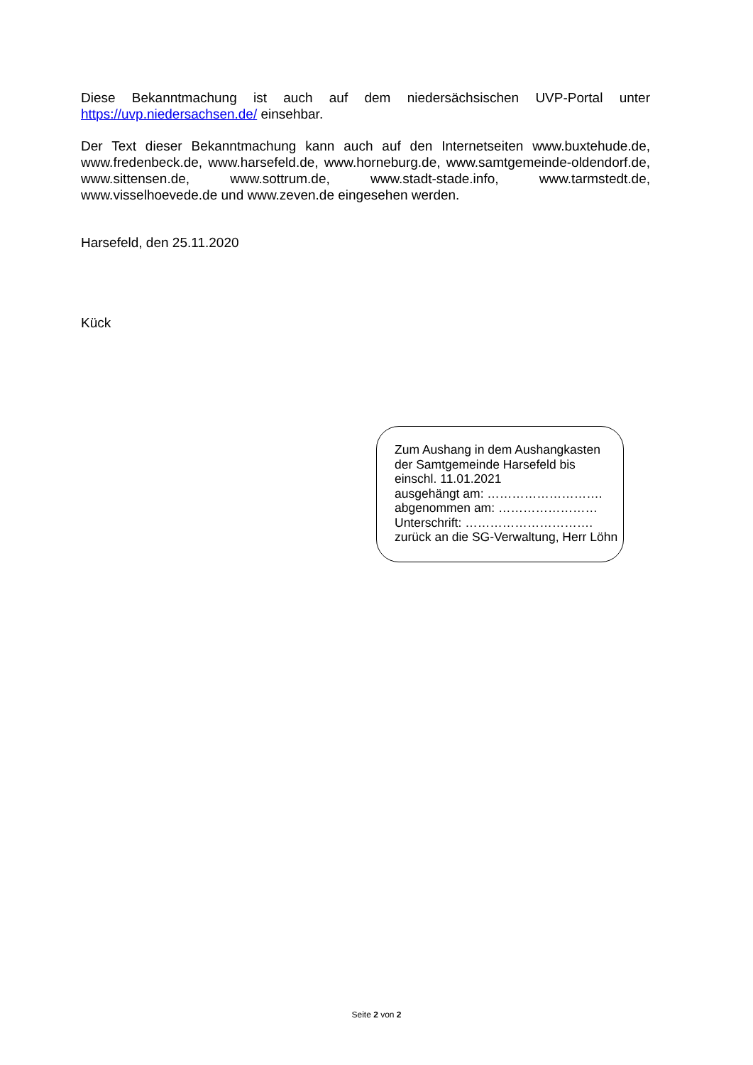Diese Bekanntmachung ist auch auf dem niedersächsischen UVP-Portal unter https://uvp.niedersachsen.de/ einsehbar.
Der Text dieser Bekanntmachung kann auch auf den Internetseiten www.buxtehude.de, www.fredenbeck.de, www.harsefeld.de, www.horneburg.de, www.samtgemeinde-oldendorf.de, www.sittensen.de, www.sottrum.de, www.stadt-stade.info, www.tarmstedt.de, www.visselhoevede.de und www.zeven.de eingesehen werden.
Harsefeld, den 25.11.2020
Kück
Zum Aushang in dem Aushangkasten
der Samtgemeinde Harsefeld bis
einschl. 11.01.2021
ausgehängt am: ……………………….
abgenommen am: ……………………
Unterschrift: ………………………….
zurück an die SG-Verwaltung, Herr Löhn
Seite 2 von 2